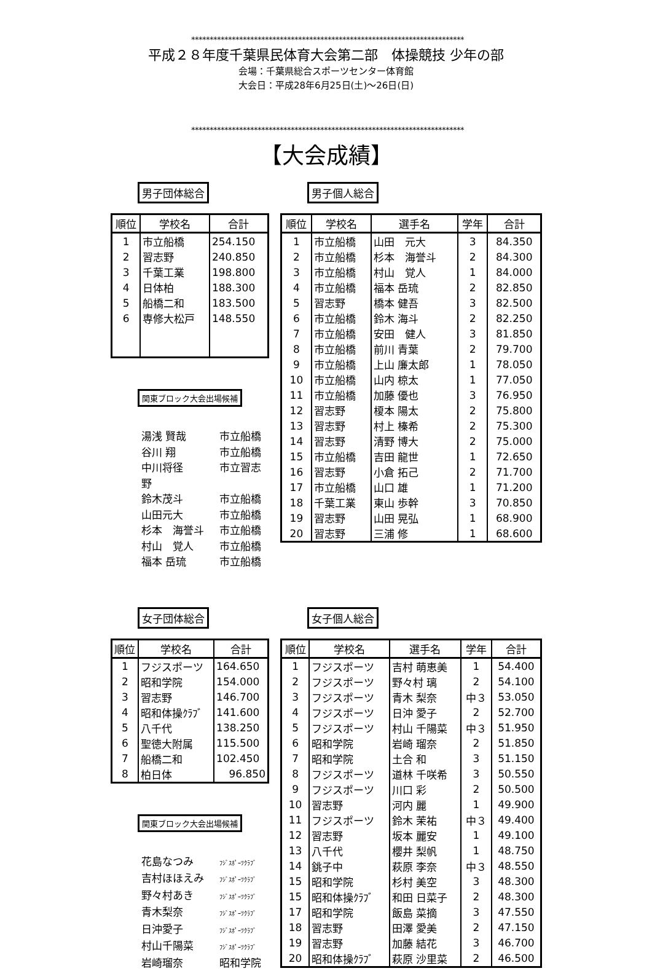**************************************************************************
平成２８年度千葉県民体育大会第二部　体操競技 少年の部
会場：千葉県総合スポーツセンター体育館
大会日：平成28年6月25日(土)～26日(日)
**************************************************************************
【大会成績】
男子団体総合
| 順位 | 学校名 | 合計 |
| --- | --- | --- |
| 1 | 市立船橋 | 254.150 |
| 2 | 習志野 | 240.850 |
| 3 | 千葉工業 | 198.800 |
| 4 | 日体柏 | 188.300 |
| 5 | 船橋二和 | 183.500 |
| 6 | 専修大松戸 | 148.550 |
関東ブロック大会出場候補
湯浅 賢哉 市立船橋
谷川 翔 市立船橋
中川将径 市立習志野
鈴木茂斗 市立船橋
山田元大 市立船橋
杉本　海誉斗 市立船橋
村山　覚人 市立船橋
福本 岳琉 市立船橋
男子個人総合
| 順位 | 学校名 | 選手名 | 学年 | 合計 |
| --- | --- | --- | --- | --- |
| 1 | 市立船橋 | 山田 元大 | 3 | 84.350 |
| 2 | 市立船橋 | 杉本 海誉斗 | 2 | 84.300 |
| 3 | 市立船橋 | 村山 覚人 | 1 | 84.000 |
| 4 | 市立船橋 | 福本 岳琉 | 2 | 82.850 |
| 5 | 習志野 | 橋本 健吾 | 3 | 82.500 |
| 6 | 市立船橋 | 鈴木 海斗 | 2 | 82.250 |
| 7 | 市立船橋 | 安田 健人 | 3 | 81.850 |
| 8 | 市立船橋 | 前川 青葉 | 2 | 79.700 |
| 9 | 市立船橋 | 上山 廉太郎 | 1 | 78.050 |
| 10 | 市立船橋 | 山内 椋太 | 1 | 77.050 |
| 11 | 市立船橋 | 加藤 優也 | 3 | 76.950 |
| 12 | 習志野 | 榎本 陽太 | 2 | 75.800 |
| 13 | 習志野 | 村上 榛希 | 2 | 75.300 |
| 14 | 習志野 | 清野 博大 | 2 | 75.000 |
| 15 | 市立船橋 | 吉田 龍世 | 1 | 72.650 |
| 16 | 習志野 | 小倉 拓己 | 2 | 71.700 |
| 17 | 市立船橋 | 山口 雄 | 1 | 71.200 |
| 18 | 千葉工業 | 東山 歩幹 | 3 | 70.850 |
| 19 | 習志野 | 山田 晃弘 | 1 | 68.900 |
| 20 | 習志野 | 三浦 修 | 1 | 68.600 |
女子団体総合
| 順位 | 学校名 | 合計 |
| --- | --- | --- |
| 1 | フジスポーツ | 164.650 |
| 2 | 昭和学院 | 154.000 |
| 3 | 習志野 | 146.700 |
| 4 | 昭和体操ｸﾗﾌﾞ | 141.600 |
| 5 | 八千代 | 138.250 |
| 6 | 聖徳大附属 | 115.500 |
| 7 | 船橋二和 | 102.450 |
| 8 | 柏日体 | 96.850 |
関東ブロック大会出場候補
花島なつみ ﾌｼﾞｽﾎﾟｰﾂｸﾗﾌﾞ
吉村ほほえみ ﾌｼﾞｽﾎﾟｰﾂｸﾗﾌﾞ
野々村あき ﾌｼﾞｽﾎﾟｰﾂｸﾗﾌﾞ
青木梨奈 ﾌｼﾞｽﾎﾟｰﾂｸﾗﾌﾞ
日沖愛子 ﾌｼﾞｽﾎﾟｰﾂｸﾗﾌﾞ
村山千陽菜 ﾌｼﾞｽﾎﾟｰﾂｸﾗﾌﾞ
岩崎瑠奈 昭和学院
女子個人総合
| 順位 | 学校名 | 選手名 | 学年 | 合計 |
| --- | --- | --- | --- | --- |
| 1 | フジスポーツ | 吉村 萌恵美 | 1 | 54.400 |
| 2 | フジスポーツ | 野々村 璃 | 2 | 54.100 |
| 3 | フジスポーツ | 青木 梨奈 | 中３ | 53.050 |
| 4 | フジスポーツ | 日沖 愛子 | 2 | 52.700 |
| 5 | フジスポーツ | 村山 千陽菜 | 中３ | 51.950 |
| 6 | 昭和学院 | 岩崎 瑠奈 | 2 | 51.850 |
| 7 | 昭和学院 | 土合 和 | 3 | 51.150 |
| 8 | フジスポーツ | 道林 千咲希 | 3 | 50.550 |
| 9 | フジスポーツ | 川口 彩 | 2 | 50.500 |
| 10 | 習志野 | 河内 麗 | 1 | 49.900 |
| 11 | フジスポーツ | 鈴木 茉祐 | 中３ | 49.400 |
| 12 | 習志野 | 坂本 麗安 | 1 | 49.100 |
| 13 | 八千代 | 櫻井 梨帆 | 1 | 48.750 |
| 14 | 銚子中 | 萩原 李奈 | 中３ | 48.550 |
| 15 | 昭和学院 | 杉村 美空 | 3 | 48.300 |
| 15 | 昭和体操ｸﾗﾌﾞ | 和田 日菜子 | 2 | 48.300 |
| 17 | 昭和学院 | 飯島 菜摘 | 3 | 47.550 |
| 18 | 習志野 | 田澤 愛美 | 2 | 47.150 |
| 19 | 習志野 | 加藤 結花 | 3 | 46.700 |
| 20 | 昭和体操ｸﾗﾌﾞ | 萩原 沙里菜 | 2 | 46.500 |